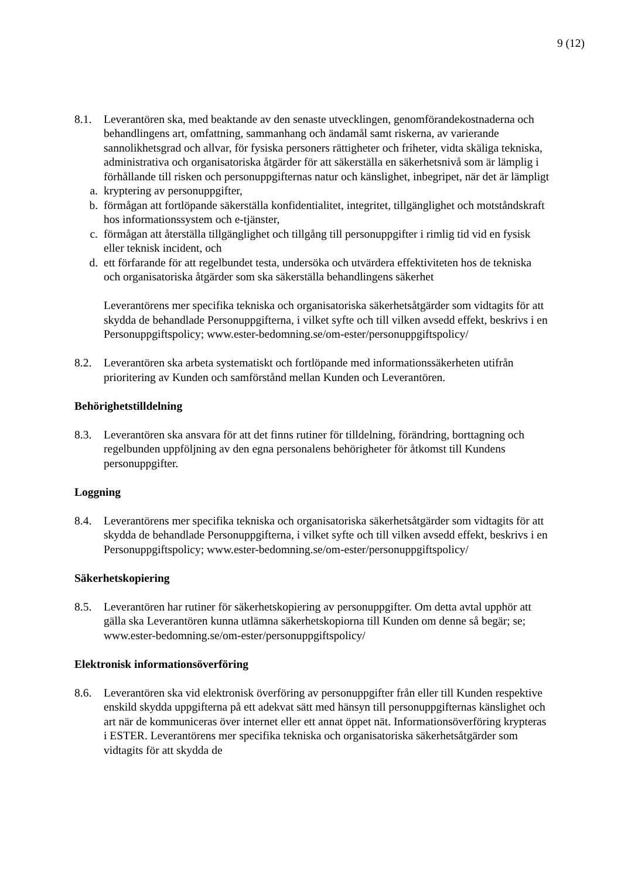9 (12)
8.1. Leverantören ska, med beaktande av den senaste utvecklingen, genomförandekostnaderna och behandlingens art, omfattning, sammanhang och ändamål samt riskerna, av varierande sannolikhetsgrad och allvar, för fysiska personers rättigheter och friheter, vidta skäliga tekniska, administrativa och organisatoriska åtgärder för att säkerställa en säkerhetsnivå som är lämplig i förhållande till risken och personuppgifternas natur och känslighet, inbegripet, när det är lämpligt
a. kryptering av personuppgifter,
b. förmågan att fortlöpande säkerställa konfidentialitet, integritet, tillgänglighet och motståndskraft hos informationssystem och e-tjänster,
c. förmågan att återställa tillgänglighet och tillgång till personuppgifter i rimlig tid vid en fysisk eller teknisk incident, och
d. ett förfarande för att regelbundet testa, undersöka och utvärdera effektiviteten hos de tekniska och organisatoriska åtgärder som ska säkerställa behandlingens säkerhet
Leverantörens mer specifika tekniska och organisatoriska säkerhetsåtgärder som vidtagits för att skydda de behandlade Personuppgifterna, i vilket syfte och till vilken avsedd effekt, beskrivs i en Personuppgiftspolicy; www.ester-bedomning.se/om-ester/personuppgiftspolicy/
8.2. Leverantören ska arbeta systematiskt och fortlöpande med informationssäkerheten utifrån prioritering av Kunden och samförstånd mellan Kunden och Leverantören.
Behörighetstilldelning
8.3. Leverantören ska ansvara för att det finns rutiner för tilldelning, förändring, borttagning och regelbunden uppföljning av den egna personalens behörigheter för åtkomst till Kundens personuppgifter.
Loggning
8.4. Leverantörens mer specifika tekniska och organisatoriska säkerhetsåtgärder som vidtagits för att skydda de behandlade Personuppgifterna, i vilket syfte och till vilken avsedd effekt, beskrivs i en Personuppgiftspolicy; www.ester-bedomning.se/om-ester/personuppgiftspolicy/
Säkerhetskopiering
8.5. Leverantören har rutiner för säkerhetskopiering av personuppgifter. Om detta avtal upphör att gälla ska Leverantören kunna utlämna säkerhetskopiorna till Kunden om denne så begär; se; www.ester-bedomning.se/om-ester/personuppgiftspolicy/
Elektronisk informationsöverföring
8.6. Leverantören ska vid elektronisk överföring av personuppgifter från eller till Kunden respektive enskild skydda uppgifterna på ett adekvat sätt med hänsyn till personuppgifternas känslighet och art när de kommuniceras över internet eller ett annat öppet nät. Informationsöverföring krypteras i ESTER. Leverantörens mer specifika tekniska och organisatoriska säkerhetsåtgärder som vidtagits för att skydda de